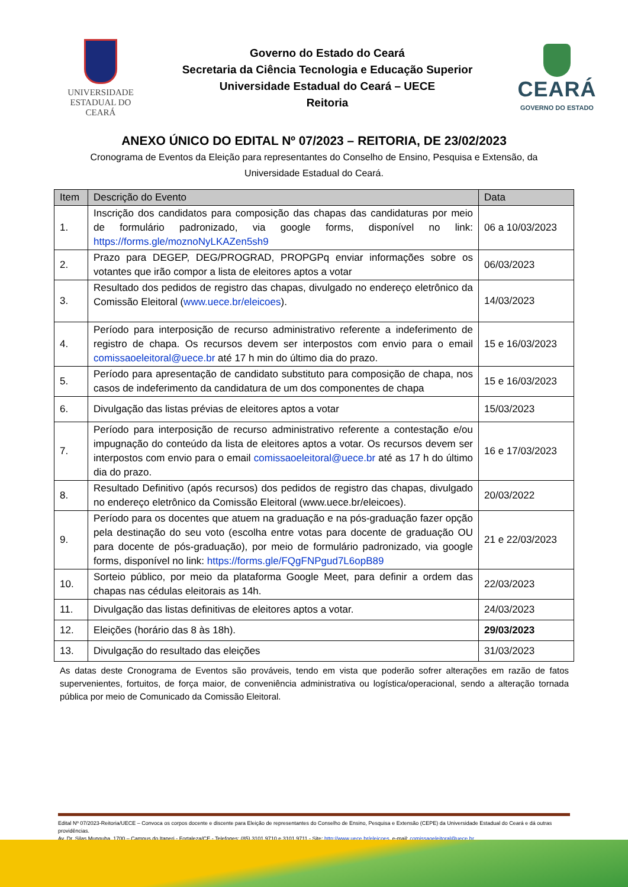UNIVERSIDADE
ESTADUAL DO CEARÁ
Governo do Estado do Ceará
Secretaria da Ciência Tecnologia e Educação Superior
Universidade Estadual do Ceará – UECE
Reitoria
CEARÁ
GOVERNO DO ESTADO
ANEXO ÚNICO DO EDITAL Nº 07/2023 – REITORIA, DE 23/02/2023
Cronograma de Eventos da Eleição para representantes do Conselho de Ensino, Pesquisa e Extensão, da Universidade Estadual do Ceará.
| Item | Descrição do Evento | Data |
| --- | --- | --- |
| 1. | Inscrição dos candidatos para composição das chapas das candidaturas por meio de formulário padronizado, via google forms, disponível no link: https://forms.gle/moznoNyLKAZen5sh9 | 06 a 10/03/2023 |
| 2. | Prazo para DEGEP, DEG/PROGRAD, PROPGPq enviar informações sobre os votantes que irão compor a lista de eleitores aptos a votar | 06/03/2023 |
| 3. | Resultado dos pedidos de registro das chapas, divulgado no endereço eletrônico da Comissão Eleitoral ( www.uece.br/eleicoes ). | 14/03/2023 |
| 4. | Período para interposição de recurso administrativo referente a indeferimento de registro de chapa. Os recursos devem ser interpostos com envio para o email comissaoeleitoral@uece.br até 17 h min do último dia do prazo. | 15 e 16/03/2023 |
| 5. | Período para apresentação de candidato substituto para composição de chapa, nos casos de indeferimento da candidatura de um dos componentes de chapa | 15 e 16/03/2023 |
| 6. | Divulgação das listas prévias de eleitores aptos a votar | 15/03/2023 |
| 7. | Período para interposição de recurso administrativo referente a contestação e/ou impugnação do conteúdo da lista de eleitores aptos a votar. Os recursos devem ser interpostos com envio para o email comissaoeleitoral@uece.br até as 17 h do último dia do prazo. | 16 e 17/03/2023 |
| 8. | Resultado Definitivo (após recursos) dos pedidos de registro das chapas, divulgado no endereço eletrônico da Comissão Eleitoral (www.uece.br/eleicoes). | 20/03/2022 |
| 9. | Período para os docentes que atuem na graduação e na pós-graduação fazer opção pela destinação do seu voto (escolha entre votas para docente de graduação OU para docente de pós-graduação), por meio de formulário padronizado, via google forms, disponível no link: https://forms.gle/FQgFNPgud7L6opB89 | 21 e 22/03/2023 |
| 10. | Sorteio público, por meio da plataforma Google Meet, para definir a ordem das chapas nas cédulas eleitorais as 14h. | 22/03/2023 |
| 11. | Divulgação das listas definitivas de eleitores aptos a votar. | 24/03/2023 |
| 12. | Eleições (horário das 8 às 18h). | 29/03/2023 |
| 13. | Divulgação do resultado das eleições | 31/03/2023 |
As datas deste Cronograma de Eventos são prováveis, tendo em vista que poderão sofrer alterações em razão de fatos supervenientes, fortuitos, de força maior, de conveniência administrativa ou logística/operacional, sendo a alteração tornada pública por meio de Comunicado da Comissão Eleitoral.
Edital Nº 07/2023-Reitoria/UECE – Convoca os corpos docente e discente para Eleição de representantes do Conselho de Ensino, Pesquisa e Extensão (CEPE) da Universidade Estadual do Ceará e dá outras providências.
Av. Dr. Silas Munguba, 1700 – Campus do Itaperi - Fortaleza/CE - Telefones: (85) 3101.9710 e 3101.9711 - Site: http://www.uece.br/eleicoes, e-mail: comissaoeleitoral@uece.br